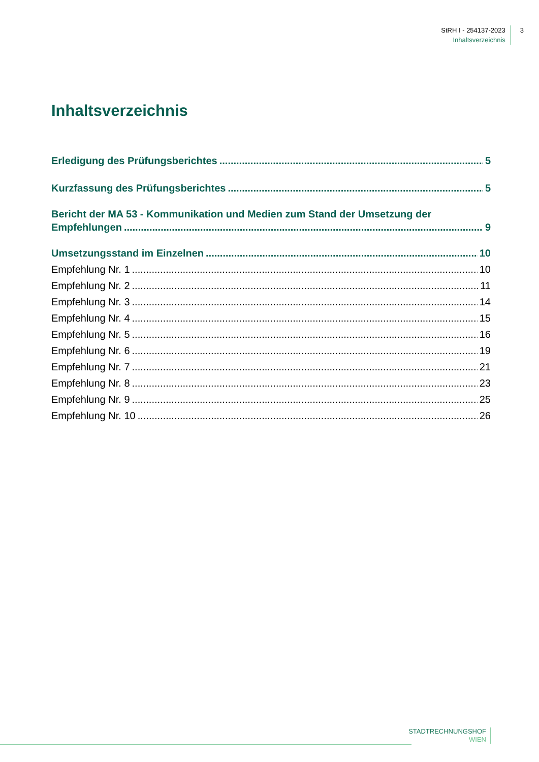StRH I - 254137-2023
Inhaltsverzeichnis
3
Inhaltsverzeichnis
Erledigung des Prüfungsberichtes 5
Kurzfassung des Prüfungsberichtes 5
Bericht der MA 53 - Kommunikation und Medien zum Stand der Umsetzung der
Empfehlungen 9
Umsetzungsstand im Einzelnen 10
Empfehlung Nr. 1 10
Empfehlung Nr. 2 11
Empfehlung Nr. 3 14
Empfehlung Nr. 4 15
Empfehlung Nr. 5 16
Empfehlung Nr. 6 19
Empfehlung Nr. 7 21
Empfehlung Nr. 8 23
Empfehlung Nr. 9 25
Empfehlung Nr. 10 26
STADTRECHNUNGSHOF
WIEN